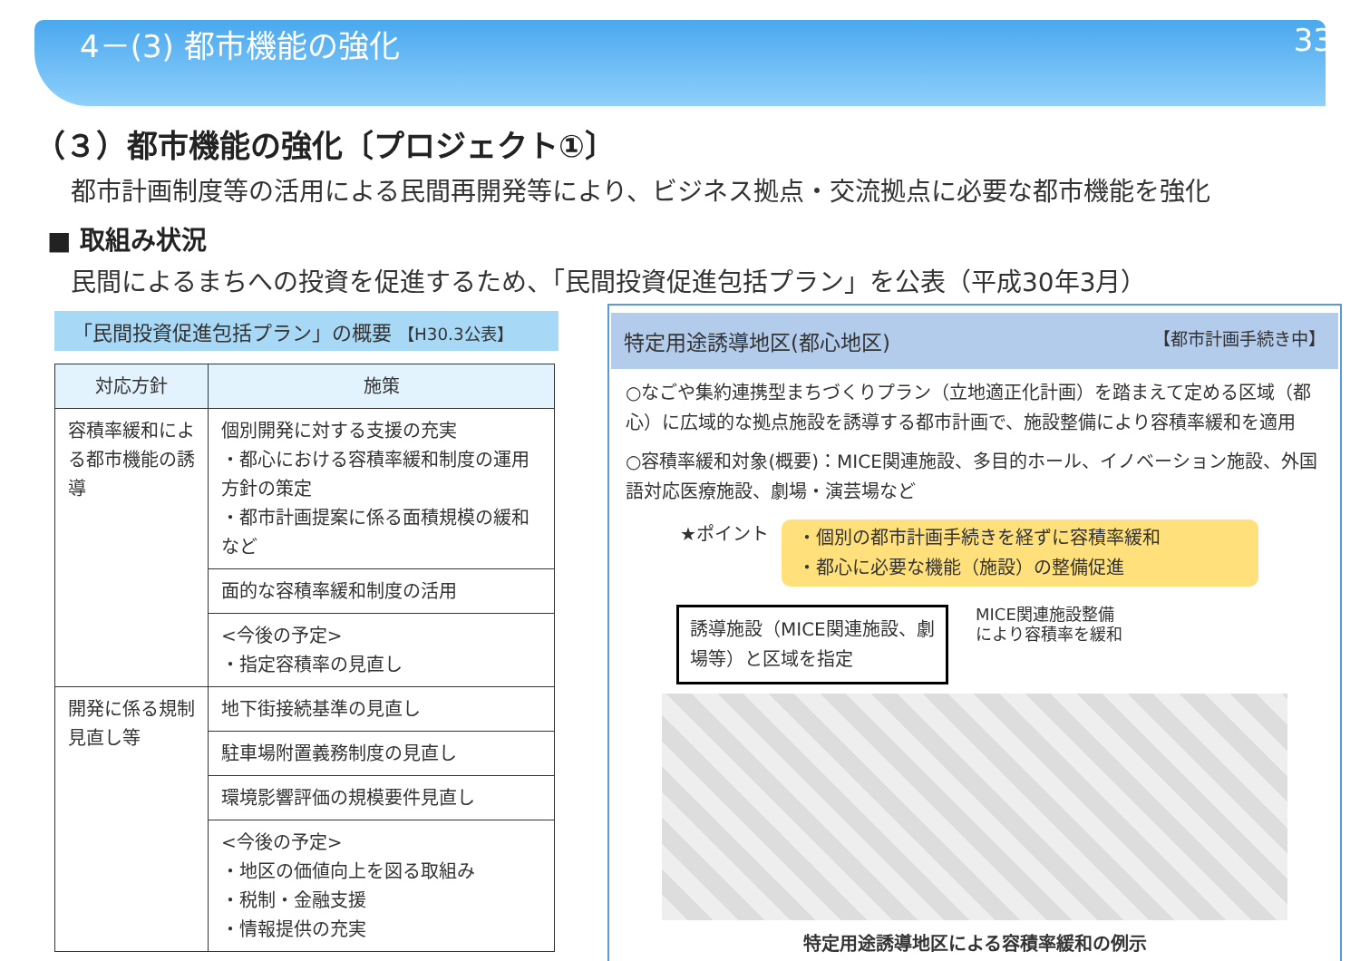4－(3) 都市機能の強化 33
（３）都市機能の強化〔プロジェクト①〕
都市計画制度等の活用による民間再開発等により、ビジネス拠点・交流拠点に必要な都市機能を強化
■ 取組み状況
民間によるまちへの投資を促進するため、「民間投資促進包括プラン」を公表（平成30年3月）
「民間投資促進包括プラン」の概要 【H30.3公表】
| 対応方針 | 施策 |
| --- | --- |
| 容積率緩和による都市機能の誘導 | 個別開発に対する支援の充実 ・都心における容積率緩和制度の運用方針の策定 ・都市計画提案に係る面積規模の緩和 など |
| | 面的な容積率緩和制度の活用 |
| | <今後の予定> ・指定容積率の見直し |
| 開発に係る規制見直し等 | 地下街接続基準の見直し |
| | 駐車場附置義務制度の見直し |
| | 環境影響評価の規模要件見直し |
| | <今後の予定> ・地区の価値向上を図る取組み ・税制・金融支援 ・情報提供の充実 |
特定用途誘導地区(都心地区) 【都市計画手続き中】
○なごや集約連携型まちづくりプラン（立地適正化計画）を踏まえて定める区域（都心）に広域的な拠点施設を誘導する都市計画で、施設整備により容積率緩和を適用
○容積率緩和対象(概要)：MICE関連施設、多目的ホール、イノベーション施設、外国語対応医療施設、劇場・演芸場など
★ポイント
・個別の都市計画手続きを経ずに容積率緩和
・都心に必要な機能（施設）の整備促進
誘導施設（MICE関連施設、劇場等）と区域を指定
MICE関連施設整備
により容積率を緩和
特定用途誘導地区による容積率緩和の例示